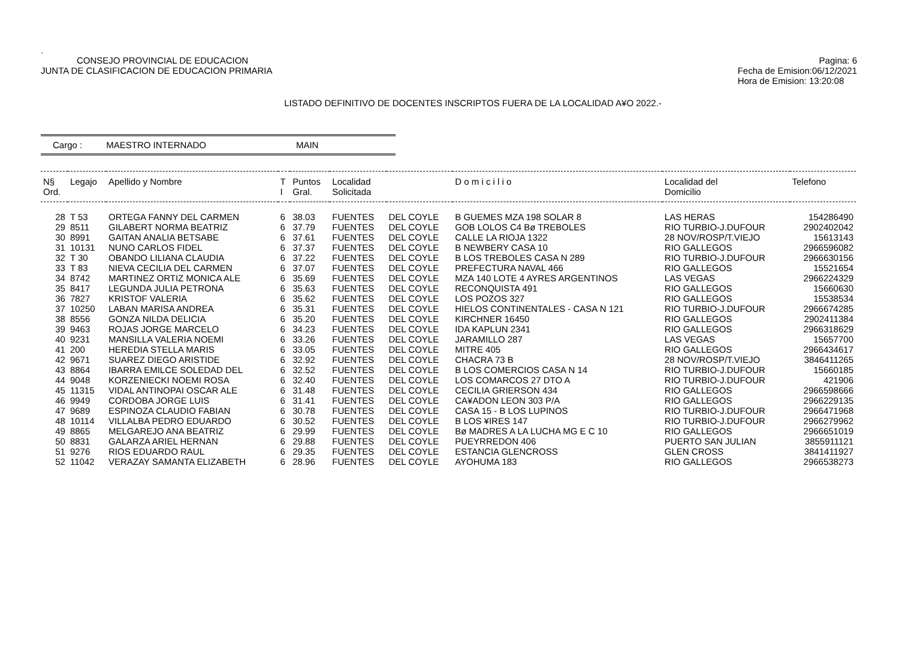.
CONSEJO PROVINCIAL DE EDUCACION
Pagina: 6
JUNTA DE CLASIFICACION DE EDUCACION PRIMARIA
Fecha de Emision:06/12/2021
Hora de Emision: 13:20:08
LISTADO DEFINITIVO DE DOCENTES INSCRIPTOS FUERA DE LA LOCALIDAD A¥O 2022.-
Cargo : MAESTRO INTERNADO MAIN
| N§ Ord. | Legajo | Apellido y Nombre | T I | Puntos Gral. | Localidad Solicitada | | D o m i c i l i o | Localidad del Domicilio | Telefono |
| --- | --- | --- | --- | --- | --- | --- | --- | --- | --- |
| 28 | T 53 | ORTEGA FANNY DEL CARMEN | 6 | 38.03 | FUENTES | DEL COYLE | B GUEMES MZA 198 SOLAR 8 | LAS HERAS | 154286490 |
| 29 | 8511 | GILABERT NORMA BEATRIZ | 6 | 37.79 | FUENTES | DEL COYLE | GOB LOLOS C4 Bø TREBOLES | RIO TURBIO-J.DUFOUR | 2902402042 |
| 30 | 8991 | GAITAN ANALIA BETSABE | 6 | 37.61 | FUENTES | DEL COYLE | CALLE LA RIOJA 1322 | 28 NOV/ROSP/T.VIEJO | 15613143 |
| 31 | 10131 | NUNO CARLOS FIDEL | 6 | 37.37 | FUENTES | DEL COYLE | B NEWBERY CASA 10 | RIO GALLEGOS | 2966596082 |
| 32 | T 30 | OBANDO LILIANA CLAUDIA | 6 | 37.22 | FUENTES | DEL COYLE | B LOS TREBOLES CASA N 289 | RIO TURBIO-J.DUFOUR | 2966630156 |
| 33 | T 83 | NIEVA CECILIA DEL CARMEN | 6 | 37.07 | FUENTES | DEL COYLE | PREFECTURA NAVAL 466 | RIO GALLEGOS | 15521654 |
| 34 | 8742 | MARTINEZ ORTIZ MONICA ALE | 6 | 35.69 | FUENTES | DEL COYLE | MZA 140 LOTE 4 AYRES ARGENTINOS | LAS VEGAS | 2966224329 |
| 35 | 8417 | LEGUNDA JULIA PETRONA | 6 | 35.63 | FUENTES | DEL COYLE | RECONQUISTA 491 | RIO GALLEGOS | 15660630 |
| 36 | 7827 | KRISTOF VALERIA | 6 | 35.62 | FUENTES | DEL COYLE | LOS POZOS 327 | RIO GALLEGOS | 15538534 |
| 37 | 10250 | LABAN MARISA ANDREA | 6 | 35.31 | FUENTES | DEL COYLE | HIELOS CONTINENTALES - CASA N 121 | RIO TURBIO-J.DUFOUR | 2966674285 |
| 38 | 8556 | GONZA NILDA DELICIA | 6 | 35.20 | FUENTES | DEL COYLE | KIRCHNER 16450 | RIO GALLEGOS | 2902411384 |
| 39 | 9463 | ROJAS JORGE MARCELO | 6 | 34.23 | FUENTES | DEL COYLE | IDA KAPLUN 2341 | RIO GALLEGOS | 2966318629 |
| 40 | 9231 | MANSILLA VALERIA NOEMI | 6 | 33.26 | FUENTES | DEL COYLE | JARAMILLO 287 | LAS VEGAS | 15657700 |
| 41 | 200 | HEREDIA STELLA MARIS | 6 | 33.05 | FUENTES | DEL COYLE | MITRE 405 | RIO GALLEGOS | 2966434617 |
| 42 | 9671 | SUAREZ DIEGO ARISTIDE | 6 | 32.92 | FUENTES | DEL COYLE | CHACRA 73 B | 28 NOV/ROSP/T.VIEJO | 3846411265 |
| 43 | 8864 | IBARRA EMILCE SOLEDAD DEL | 6 | 32.52 | FUENTES | DEL COYLE | B LOS COMERCIOS CASA N 14 | RIO TURBIO-J.DUFOUR | 15660185 |
| 44 | 9048 | KORZENIECKI NOEMI ROSA | 6 | 32.40 | FUENTES | DEL COYLE | LOS COMARCOS 27 DTO A | RIO TURBIO-J.DUFOUR | 421906 |
| 45 | 11315 | VIDAL ANTINOPAI OSCAR ALE | 6 | 31.48 | FUENTES | DEL COYLE | CECILIA GRIERSON 434 | RIO GALLEGOS | 2966598666 |
| 46 | 9949 | CORDOBA JORGE LUIS | 6 | 31.41 | FUENTES | DEL COYLE | CA¥ADON LEON 303 P/A | RIO GALLEGOS | 2966229135 |
| 47 | 9689 | ESPINOZA CLAUDIO FABIAN | 6 | 30.78 | FUENTES | DEL COYLE | CASA 15 - B LOS LUPINOS | RIO TURBIO-J.DUFOUR | 2966471968 |
| 48 | 10114 | VILLALBA PEDRO EDUARDO | 6 | 30.52 | FUENTES | DEL COYLE | B LOS ¥IRES 147 | RIO TURBIO-J.DUFOUR | 2966279962 |
| 49 | 8865 | MELGAREJO ANA BEATRIZ | 6 | 29.99 | FUENTES | DEL COYLE | Bø MADRES A LA LUCHA MG E C 10 | RIO GALLEGOS | 2966651019 |
| 50 | 8831 | GALARZA ARIEL HERNAN | 6 | 29.88 | FUENTES | DEL COYLE | PUEYRREDON 406 | PUERTO SAN JULIAN | 3855911121 |
| 51 | 9276 | RIOS EDUARDO RAUL | 6 | 29.35 | FUENTES | DEL COYLE | ESTANCIA GLENCROSS | GLEN CROSS | 3841411927 |
| 52 | 11042 | VERAZAY SAMANTA ELIZABETH | 6 | 28.96 | FUENTES | DEL COYLE | AYOHUMA 183 | RIO GALLEGOS | 2966538273 |